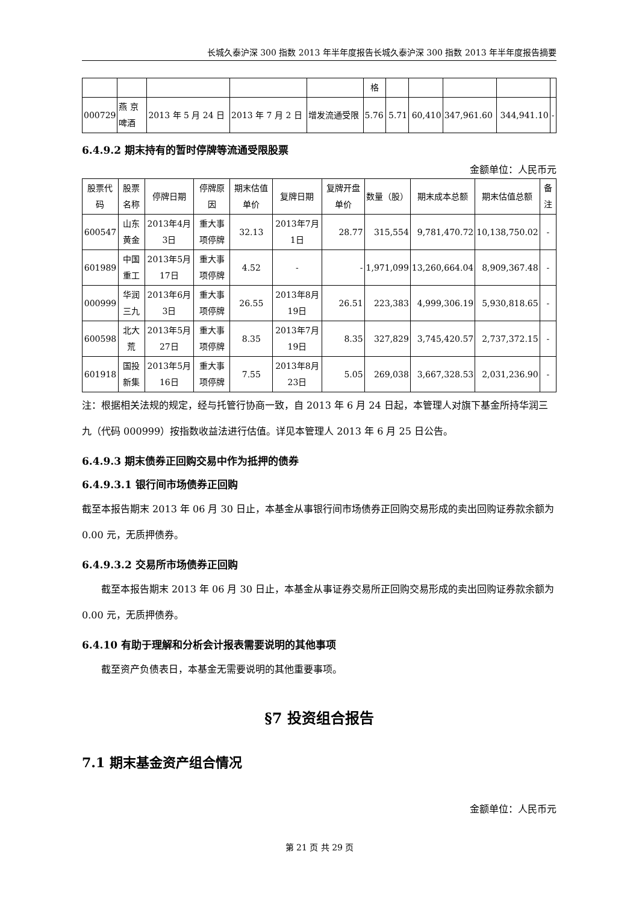长城久泰沪深 300 指数 2013 年半年度报告长城久泰沪深 300 指数 2013 年半年度报告摘要
| | | | | | 格 | | | | | |
| 000729 | 燕 京啤酒 | 2013 年 5 月 24 日 | 2013 年 7 月 2 日 | 增发流通受限 | 5.76 | 5.71 | 60,410 | 347,961.60 | 344,941.10 | - |
6.4.9.2 期末持有的暂时停牌等流通受限股票
金额单位：人民币元
| 股票代码 | 股票名称 | 停牌日期 | 停牌原因 | 期末估值单价 | 复牌日期 | 复牌开盘单价 | 数量（股） | 期末成本总额 | 期末估值总额 | 备注 |
| --- | --- | --- | --- | --- | --- | --- | --- | --- | --- | --- |
| 600547 | 山东黄金 | 2013年4月3日 | 重大事项停牌 | 32.13 | 2013年7月1日 | 28.77 | 315,554 | 9,781,470.72 | 10,138,750.02 | - |
| 601989 | 中国重工 | 2013年5月17日 | 重大事项停牌 | 4.52 | - | - | 1,971,099 | 13,260,664.04 | 8,909,367.48 | - |
| 000999 | 华润三九 | 2013年6月3日 | 重大事项停牌 | 26.55 | 2013年8月19日 | 26.51 | 223,383 | 4,999,306.19 | 5,930,818.65 | - |
| 600598 | 北大荒 | 2013年5月27日 | 重大事项停牌 | 8.35 | 2013年7月19日 | 8.35 | 327,829 | 3,745,420.57 | 2,737,372.15 | - |
| 601918 | 国投新集 | 2013年5月16日 | 重大事项停牌 | 7.55 | 2013年8月23日 | 5.05 | 269,038 | 3,667,328.53 | 2,031,236.90 | - |
注：根据相关法规的规定，经与托管行协商一致，自 2013 年 6 月 24 日起，本管理人对旗下基金所持华润三九（代码 000999）按指数收益法进行估值。详见本管理人 2013 年 6 月 25 日公告。
6.4.9.3 期末债券正回购交易中作为抵押的债券
6.4.9.3.1 银行间市场债券正回购
截至本报告期末 2013 年 06 月 30 日止，本基金从事银行间市场债券正回购交易形成的卖出回购证券款余额为 0.00 元，无质押债券。
6.4.9.3.2 交易所市场债券正回购
截至本报告期末 2013 年 06 月 30 日止，本基金从事证券交易所正回购交易形成的卖出回购证券款余额为 0.00 元，无质押债券。
6.4.10 有助于理解和分析会计报表需要说明的其他事项
截至资产负债表日，本基金无需要说明的其他重要事项。
§7 投资组合报告
7.1 期末基金资产组合情况
金额单位：人民币元
第 21 页 共 29 页